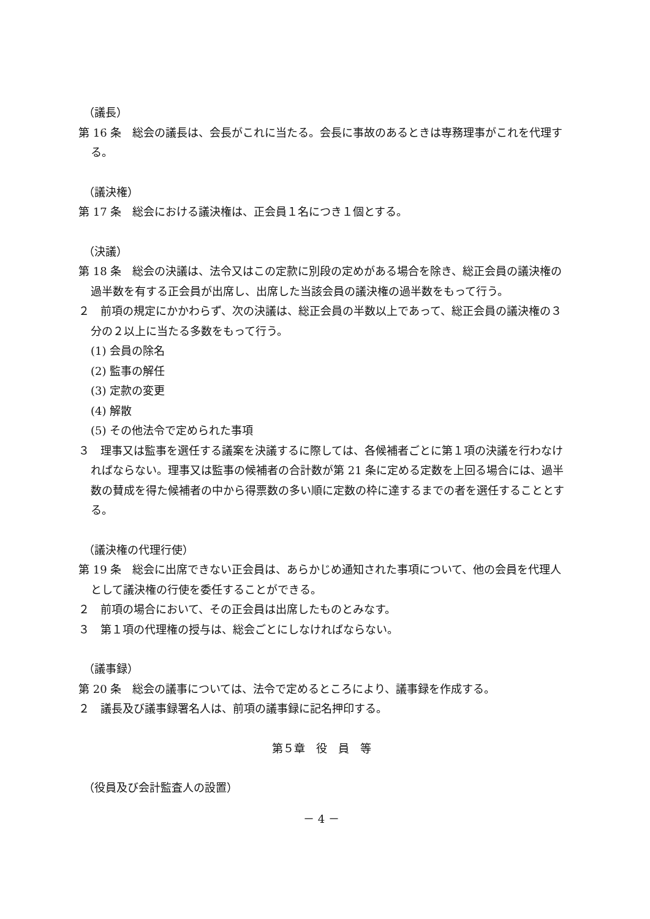（議長）
第 16 条　総会の議長は、会長がこれに当たる。会長に事故のあるときは専務理事がこれを代理する。
（議決権）
第 17 条　総会における議決権は、正会員１名につき１個とする。
（決議）
第 18 条　総会の決議は、法令又はこの定款に別段の定めがある場合を除き、総正会員の議決権の過半数を有する正会員が出席し、出席した当該会員の議決権の過半数をもって行う。
２　前項の規定にかかわらず、次の決議は、総正会員の半数以上であって、総正会員の議決権の３分の２以上に当たる多数をもって行う。
(1) 会員の除名
(2) 監事の解任
(3) 定款の変更
(4) 解散
(5) その他法令で定められた事項
３　理事又は監事を選任する議案を決議するに際しては、各候補者ごとに第１項の決議を行わなければならない。理事又は監事の候補者の合計数が第 21 条に定める定数を上回る場合には、過半数の賛成を得た候補者の中から得票数の多い順に定数の枠に達するまでの者を選任することとする。
（議決権の代理行使）
第 19 条　総会に出席できない正会員は、あらかじめ通知された事項について、他の会員を代理人として議決権の行使を委任することができる。
２　前項の場合において、その正会員は出席したものとみなす。
３　第１項の代理権の授与は、総会ごとにしなければならない。
（議事録）
第 20 条　総会の議事については、法令で定めるところにより、議事録を作成する。
２　議長及び議事録署名人は、前項の議事録に記名押印する。
第５章　役　員　等
（役員及び会計監査人の設置）
－ 4 －